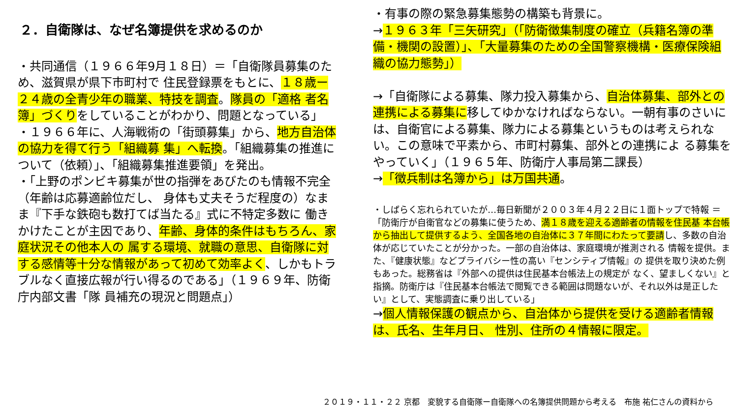２．自衛隊は、なぜ名簿提供を求めるのか
・共同通信（１９６６年9月１８日）＝「自衛隊員募集のため、滋賀県が県下市町村で 住民登録票をもとに、１８歳ー２４歳の全青少年の職業、特技を調査。隊員の「適格 者名簿」づくりをしていることがわかり、問題となっている」
・１９６６年に、人海戦術の「街頭募集」から、地方自治体の協力を得て行う「組織募 集」へ転換。「組織募集の推進について（依頼）」、「組織募集推進要領」を発出。
・「上野のポンビキ募集が世の指弾をあびたのも情報不完全（年齢は応募適齢位だし、 身体も丈夫そうだ程度の）なまま『下手な鉄砲も数打てば当たる』式に不特定多数に 働きかけたことが主因であり、年齢、身体的条件はもちろん、家庭状況その他本人の 属する環境、就職の意思、自衛隊に対する感情等十分な情報があって初めて効率よく、しかもトラブルなく直接広報が行い得るのである」（１９６９年、防衛庁内部文書「隊 員補充の現況と問題点」）
・有事の際の緊急募集態勢の構築も背景に。
→１９６３年「三矢研究」（「防衛徴集制度の確立（兵籍名簿の準備・機関の設置）」、「大量募集のための全国警察機構・医療保険組織の協力態勢」）
→「自衛隊による募集、隊力投入募集から、自治体募集、部外との連携による募集に移してゆかなければならない。一朝有事のさいには、自衛官による募集、隊力による募集というものは考えられない。この意味で平素から、市町村募集、部外との連携によ る募集をやっていく」（１９６５年、防衛庁人事局第二課長）
→「徴兵制は名簿から」は万国共通。
・しばらく忘れられていたが…毎日新聞が２００３年４月２２日に１面トップで特報 ＝「防衛庁が自衛官などの募集に使うため、満１８歳を迎える適齢者の情報を住民基 本台帳から抽出して提供するよう、全国各地の自治体に３７年間にわたって要請し、多数の自治体が応じていたことが分かった。一部の自治体は、家庭環境が推測される 情報を提供。また、『健康状態』などプライバシー性の高い『センシティブ情報』の 提供を取り決めた例もあった。総務省は『外部への提供は住民基本台帳法上の規定が なく、望ましくない』と指摘。防衛庁は『住民基本台帳法で閲覧できる範囲は問題ないが、それ以外は是正したい』として、実態調査に乗り出している」
→個人情報保護の観点から、自治体から提供を受ける適齢者情報は、氏名、生年月日、 性別、住所の４情報に限定。
２０１９・１１・２２ 京都　変貌する自衛隊ー自衛隊への名簿提供問題から考える　布施 祐仁さんの資料から